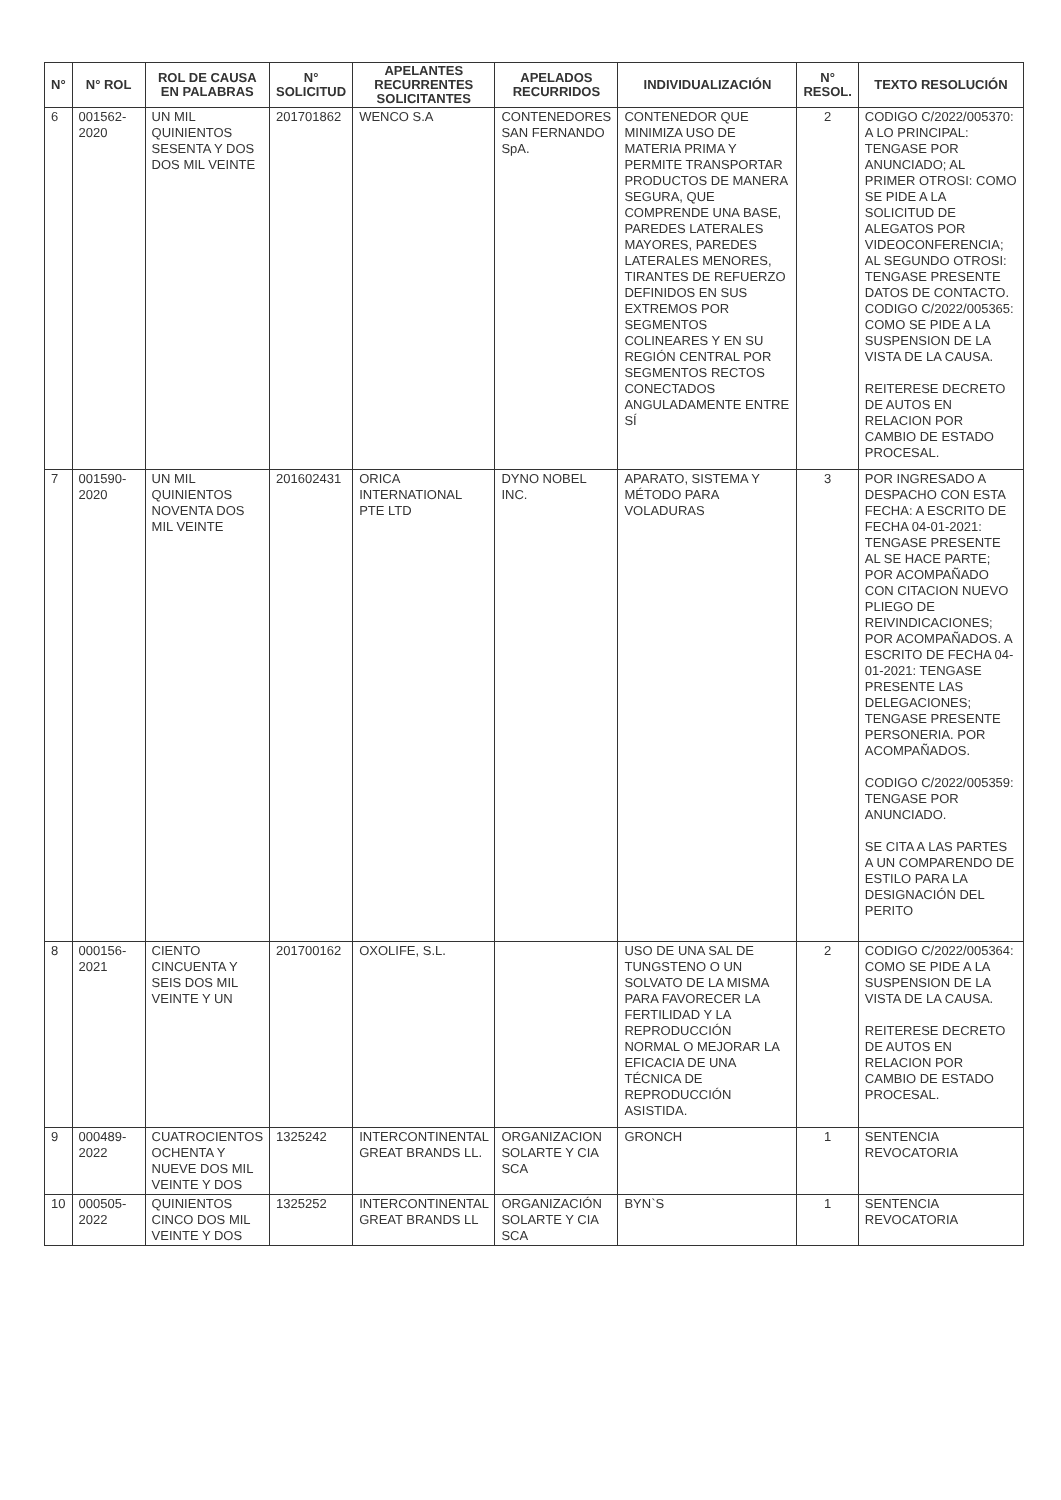| N° | N° ROL | ROL DE CAUSA EN PALABRAS | N° SOLICITUD | APELANTES RECURRENTES SOLICITANTES | APELADOS RECURRIDOS | INDIVIDUALIZACIÓN | N° RESOL. | TEXTO RESOLUCIÓN |
| --- | --- | --- | --- | --- | --- | --- | --- | --- |
| 6 | 001562-2020 | UN MIL QUINIENTOS SESENTA Y DOS DOS MIL VEINTE | 201701862 | WENCO S.A | CONTENEDORES SAN FERNANDO SpA. | CONTENEDOR QUE MINIMIZA USO DE MATERIA PRIMA Y PERMITE TRANSPORTAR PRODUCTOS DE MANERA SEGURA, QUE COMPRENDE UNA BASE, PAREDES LATERALES MAYORES, PAREDES LATERALES MENORES, TIRANTES DE REFUERZO DEFINIDOS EN SUS EXTREMOS POR SEGMENTOS COLINEARES Y EN SU REGIÓN CENTRAL POR SEGMENTOS RECTOS CONECTADOS ANGULADAMENTE ENTRE SÍ | 2 | CODIGO C/2022/005370: A LO PRINCIPAL: TENGASE POR ANUNCIADO; AL PRIMER OTROSI: COMO SE PIDE A LA SOLICITUD DE ALEGATOS POR VIDEOCONFERENCIA; AL SEGUNDO OTROSI: TENGASE PRESENTE DATOS DE CONTACTO. CODIGO C/2022/005365: COMO SE PIDE A LA SUSPENSION DE LA VISTA DE LA CAUSA. REITERESE DECRETO DE AUTOS EN RELACION POR CAMBIO DE ESTADO PROCESAL. |
| 7 | 001590-2020 | UN MIL QUINIENTOS NOVENTA DOS MIL VEINTE | 201602431 | ORICA INTERNATIONAL PTE LTD | DYNO NOBEL INC. | APARATO, SISTEMA Y MÉTODO PARA VOLADURAS | 3 | POR INGRESADO A DESPACHO CON ESTA FECHA: A ESCRITO DE FECHA 04-01-2021: TENGASE PRESENTE AL SE HACE PARTE; POR ACOMPAÑADO CON CITACION NUEVO PLIEGO DE REIVINDICACIONES; POR ACOMPAÑADOS. A ESCRITO DE FECHA 04-01-2021: TENGASE PRESENTE LAS DELEGACIONES; TENGASE PRESENTE PERSONERIA. POR ACOMPAÑADOS. CODIGO C/2022/005359: TENGASE POR ANUNCIADO. SE CITA A LAS PARTES A UN COMPARENDO DE ESTILO PARA LA DESIGNACIÓN DEL PERITO |
| 8 | 000156-2021 | CIENTO CINCUENTA Y SEIS DOS MIL VEINTE Y UN | 201700162 | OXOLIFE, S.L. | | USO DE UNA SAL DE TUNGSTENO O UN SOLVATO DE LA MISMA PARA FAVORECER LA FERTILIDAD Y LA REPRODUCCIÓN NORMAL O MEJORAR LA EFICACIA DE UNA TÉCNICA DE REPRODUCCIÓN ASISTIDA. | 2 | CODIGO C/2022/005364: COMO SE PIDE A LA SUSPENSION DE LA VISTA DE LA CAUSA. REITERESE DECRETO DE AUTOS EN RELACION POR CAMBIO DE ESTADO PROCESAL. |
| 9 | 000489-2022 | CUATROCIENTOS OCHENTA Y NUEVE DOS MIL VEINTE Y DOS | 1325242 | INTERCONTINENTAL GREAT BRANDS LL. | ORGANIZACION SOLARTE Y CIA SCA | GRONCH | 1 | SENTENCIA REVOCATORIA |
| 10 | 000505-2022 | QUINIENTOS CINCO DOS MIL VEINTE Y DOS | 1325252 | INTERCONTINENTAL GREAT BRANDS LL | ORGANIZACIÓN SOLARTE Y CIA SCA | BYN`S | 1 | SENTENCIA REVOCATORIA |